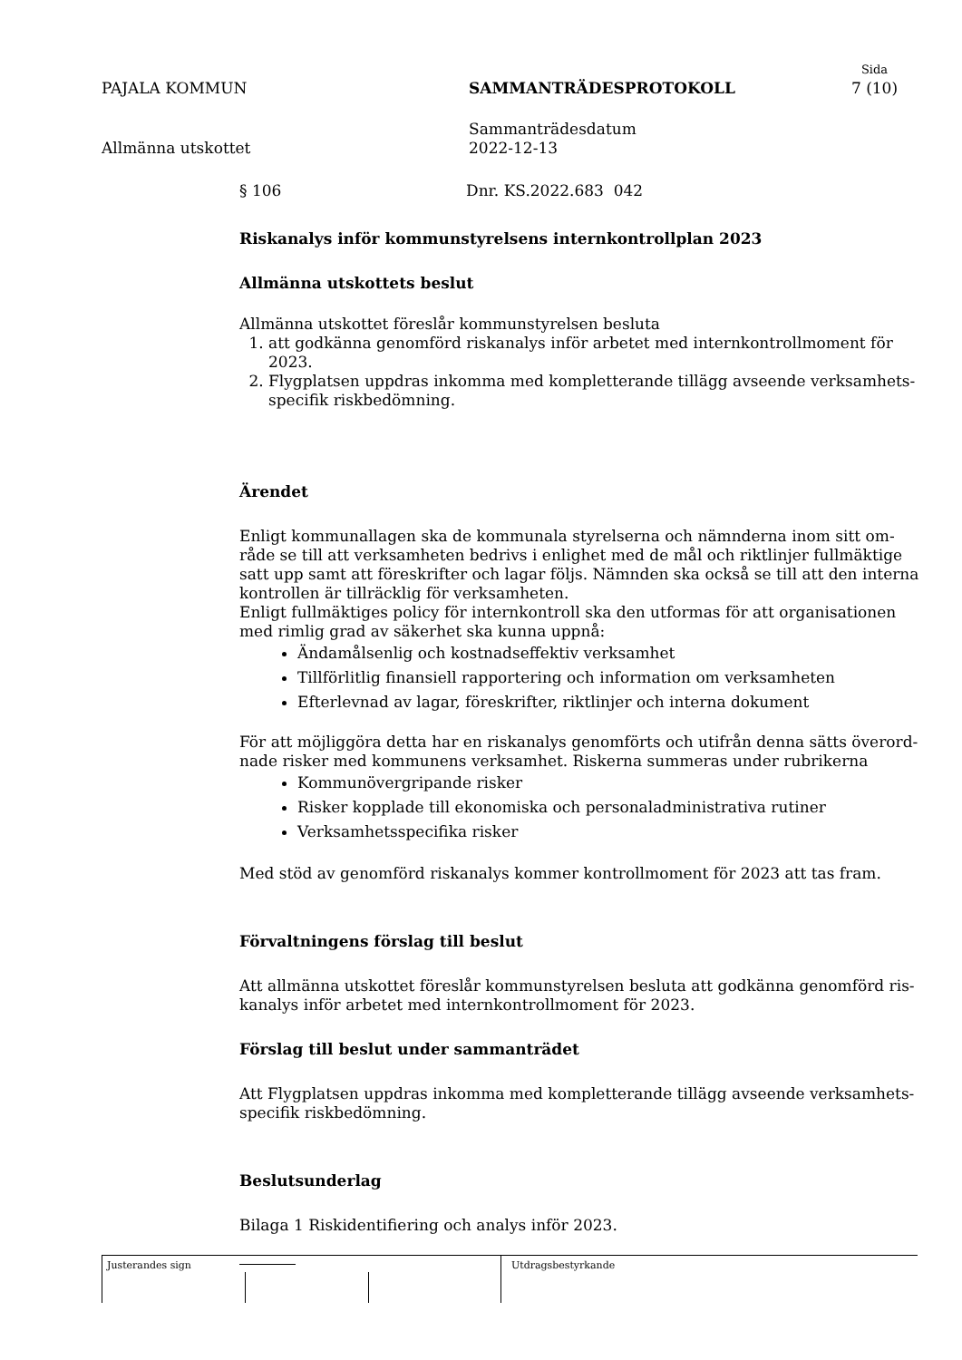Sida
PAJALA KOMMUN SAMMANTRÄDESPROTOKOLL 7 (10)
Allmänna utskottet Sammanträdesdatum
2022-12-13
§ 106 Dnr. KS.2022.683 042
Riskanalys inför kommunstyrelsens internkontrollplan 2023
Allmänna utskottets beslut
Allmänna utskottet föreslår kommunstyrelsen besluta
1. att godkänna genomförd riskanalys inför arbetet med internkontrollmoment för 2023.
2. Flygplatsen uppdras inkomma med kompletterande tillägg avseende verksamhets-specifik riskbedömning.
Ärendet
Enligt kommunallagen ska de kommunala styrelserna och nämnderna inom sitt om-råde se till att verksamheten bedrivs i enlighet med de mål och riktlinjer fullmäktige satt upp samt att föreskrifter och lagar följs. Nämnden ska också se till att den interna kontrollen är tillräcklig för verksamheten.
Enligt fullmäktiges policy för internkontroll ska den utformas för att organisationen med rimlig grad av säkerhet ska kunna uppnå:
Ändamålsenlig och kostnadseffektiv verksamhet
Tillförlitlig finansiell rapportering och information om verksamheten
Efterlevnad av lagar, föreskrifter, riktlinjer och interna dokument
För att möjliggöra detta har en riskanalys genomförts och utifrån denna sätts överord-nade risker med kommunens verksamhet. Riskerna summeras under rubrikerna
Kommunövergripande risker
Risker kopplade till ekonomiska och personaladministrativa rutiner
Verksamhetsspecifika risker
Med stöd av genomförd riskanalys kommer kontrollmoment för 2023 att tas fram.
Förvaltningens förslag till beslut
Att allmänna utskottet föreslår kommunstyrelsen besluta att godkänna genomförd ris-kanalys inför arbetet med internkontrollmoment för 2023.
Förslag till beslut under sammanträdet
Att Flygplatsen uppdras inkomma med kompletterande tillägg avseende verksamhets-specifik riskbedömning.
Beslutsunderlag
Bilaga 1 Riskidentifiering och analys inför 2023.
Justerandes sign Utdragsbestyrkande